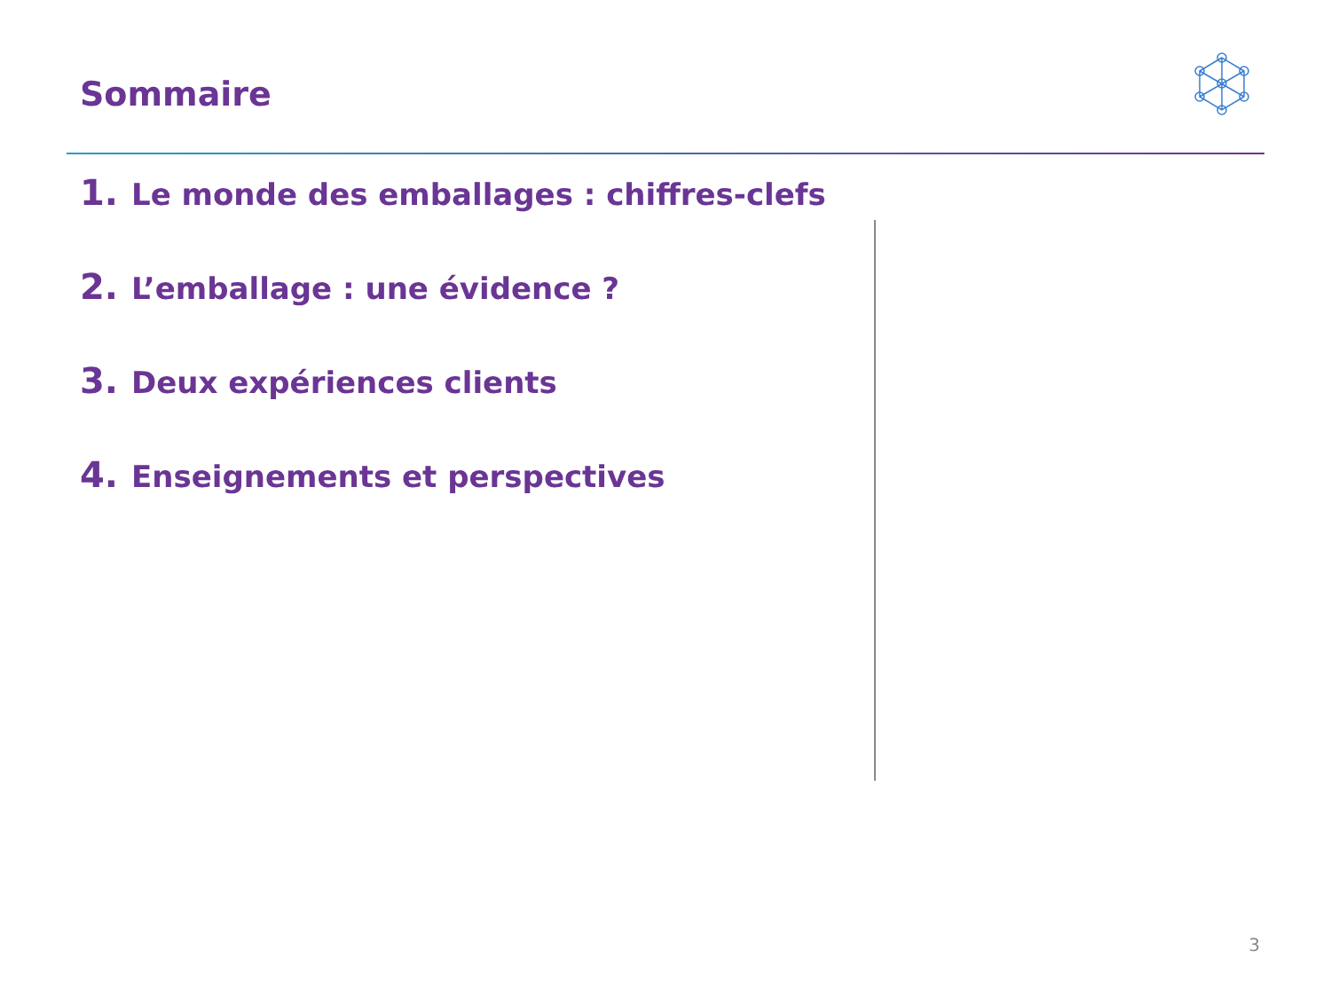Sommaire
1. Le monde des emballages : chiffres-clefs
2. L’emballage : une évidence ?
3. Deux expériences clients
4. Enseignements et perspectives
3